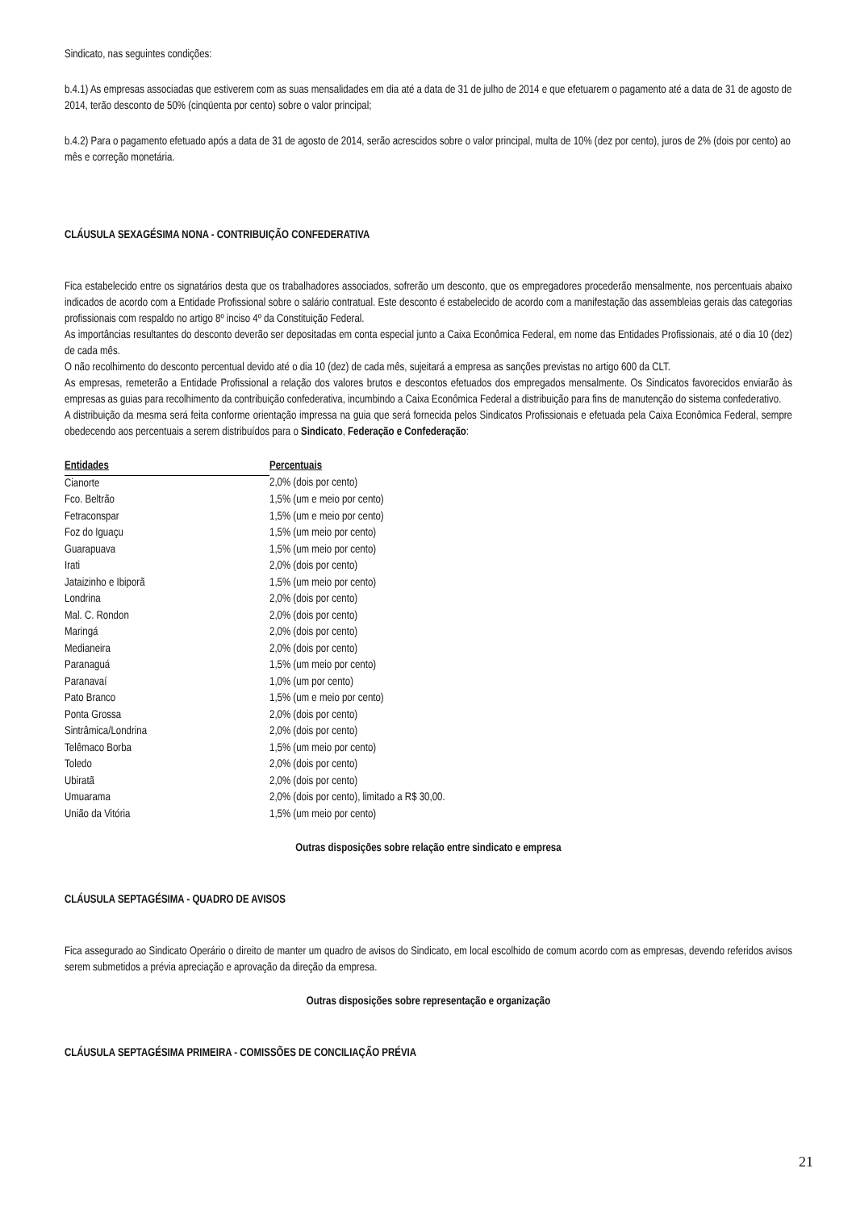Sindicato, nas seguintes condições:
b.4.1) As empresas associadas que estiverem com as suas mensalidades em dia até a data de 31 de julho de 2014 e que efetuarem o pagamento até a data de 31 de agosto de 2014, terão desconto de 50% (cinqüenta por cento) sobre o valor principal;
b.4.2) Para o pagamento efetuado após a data de 31 de agosto de 2014, serão acrescidos sobre o valor principal, multa de 10% (dez por cento), juros de 2% (dois por cento) ao mês e correção monetária.
CLÁUSULA SEXAGÉSIMA NONA - CONTRIBUIÇÃO CONFEDERATIVA
Fica estabelecido entre os signatários desta que os trabalhadores associados, sofrerão um desconto, que os empregadores procederão mensalmente, nos percentuais abaixo indicados de acordo com a Entidade Profissional sobre o salário contratual. Este desconto é estabelecido de acordo com a manifestação das assembleias gerais das categorias profissionais com respaldo no artigo 8º inciso 4º da Constituição Federal.
As importâncias resultantes do desconto deverão ser depositadas em conta especial junto a Caixa Econômica Federal, em nome das Entidades Profissionais, até o dia 10 (dez) de cada mês.
O não recolhimento do desconto percentual devido até o dia 10 (dez) de cada mês, sujeitará a empresa as sanções previstas no artigo 600 da CLT.
As empresas, remeterão a Entidade Profissional a relação dos valores brutos e descontos efetuados dos empregados mensalmente. Os Sindicatos favorecidos enviarão às empresas as guias para recolhimento da contribuição confederativa, incumbindo a Caixa Econômica Federal a distribuição para fins de manutenção do sistema confederativo.
A distribuição da mesma será feita conforme orientação impressa na guia que será fornecida pelos Sindicatos Profissionais e efetuada pela Caixa Econômica Federal, sempre obedecendo aos percentuais a serem distribuídos para o Sindicato, Federação e Confederação:
| Entidades | Percentuais |
| --- | --- |
| Cianorte | 2,0% (dois por cento) |
| Fco. Beltrão | 1,5% (um e meio por cento) |
| Fetraconspar | 1,5% (um e meio por cento) |
| Foz do Iguaçu | 1,5% (um meio por cento) |
| Guarapuava | 1,5% (um meio por cento) |
| Irati | 2,0% (dois por cento) |
| Jataizinho e Ibiporã | 1,5% (um meio por cento) |
| Londrina | 2,0% (dois por cento) |
| Mal. C. Rondon | 2,0% (dois por cento) |
| Maringá | 2,0% (dois por cento) |
| Medianeira | 2,0% (dois por cento) |
| Paranaguá | 1,5% (um meio por cento) |
| Paranavaí | 1,0% (um por cento) |
| Pato Branco | 1,5% (um e meio por cento) |
| Ponta Grossa | 2,0% (dois por cento) |
| Sintrâmica/Londrina | 2,0% (dois por cento) |
| Telêmaco Borba | 1,5% (um meio por cento) |
| Toledo | 2,0% (dois por cento) |
| Ubiratã | 2,0% (dois por cento) |
| Umuarama | 2,0% (dois por cento), limitado a R$ 30,00. |
| União da Vitória | 1,5% (um meio por cento) |
Outras disposições sobre relação entre sindicato e empresa
CLÁUSULA SEPTAGÉSIMA - QUADRO DE AVISOS
Fica assegurado ao Sindicato Operário o direito de manter um quadro de avisos do Sindicato, em local escolhido de comum acordo com as empresas, devendo referidos avisos serem submetidos a prévia apreciação e aprovação da direção da empresa.
Outras disposições sobre representação e organização
CLÁUSULA SEPTAGÉSIMA PRIMEIRA - COMISSÕES DE CONCILIAÇÃO PRÉVIA
21